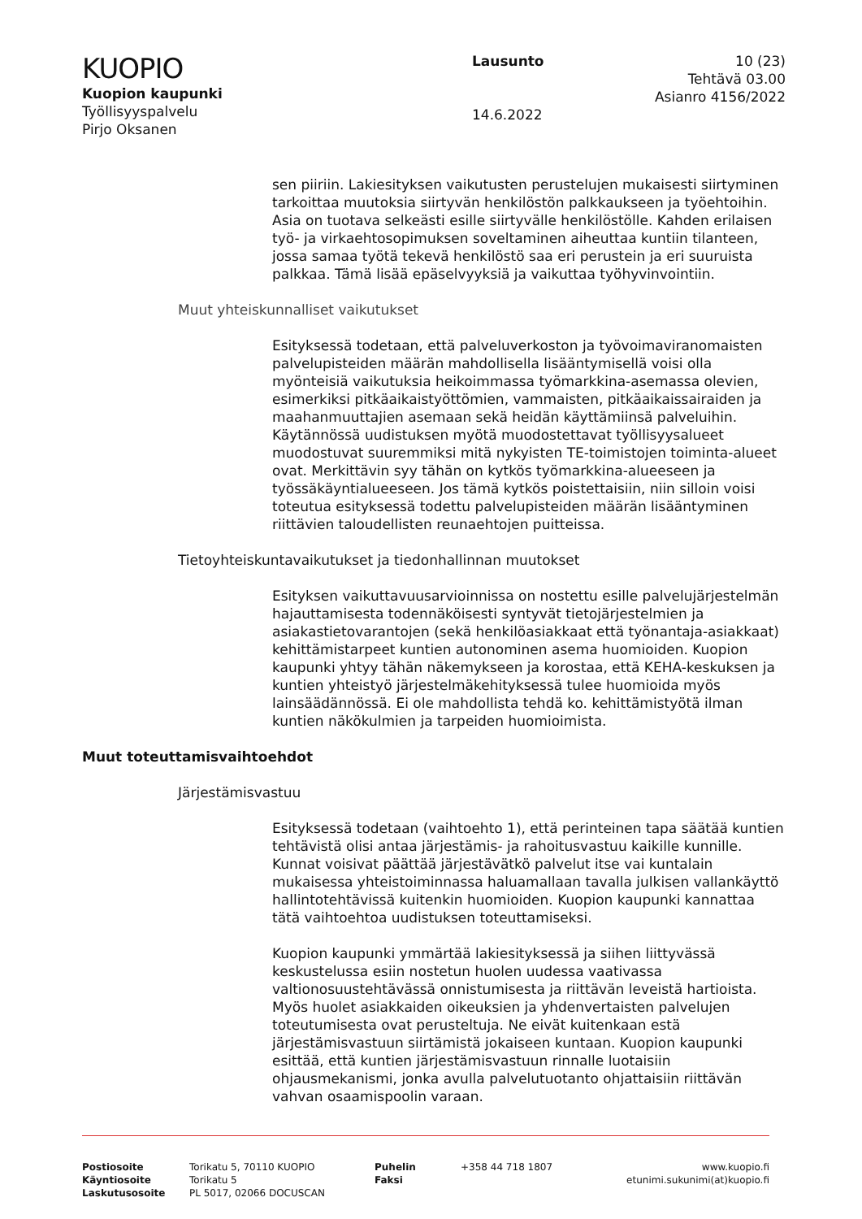KUOPIO
Kuopion kaupunki
Työllisyyspalvelu
Pirjo Oksanen
Lausunto
14.6.2022
10 (23)
Tehtävä 03.00
Asianro 4156/2022
sen piiriin. Lakiesityksen vaikutusten perustelujen mukaisesti siirtyminen tarkoittaa muutoksia siirtyvän henkilöstön palkkaukseen ja työehtoihin. Asia on tuotava selkeästi esille siirtyvälle henkilöstölle. Kahden erilaisen työ- ja virkaehtosopimuksen soveltaminen aiheuttaa kuntiin tilanteen, jossa samaa työtä tekevä henkilöstö saa eri perustein ja eri suuruista palkkaa. Tämä lisää epäselvyyksiä ja vaikuttaa työhyvinvointiin.
Muut yhteiskunnalliset vaikutukset
Esityksessä todetaan, että palveluverkoston ja työvoimaviranomaisten palvelupisteiden määrän mahdollisella lisääntymisellä voisi olla myönteisiä vaikutuksia heikoimmassa työmarkkina-asemassa olevien, esimerkiksi pitkäaikaistyöttömien, vammaisten, pitkäaikaissairaiden ja maahanmuuttajien asemaan sekä heidän käyttämiinsä palveluihin. Käytännössä uudistuksen myötä muodostettavat työllisyysalueet muodostuvat suuremmiksi mitä nykyisten TE-toimistojen toiminta-alueet ovat. Merkittävin syy tähän on kytkös työmarkkina-alueeseen ja työssäkäyntialueeseen. Jos tämä kytkös poistettaisiin, niin silloin voisi toteutua esityksessä todettu palvelupisteiden määrän lisääntyminen riittävien taloudellisten reunaehtojen puitteissa.
Tietoyhteiskuntavaikutukset ja tiedonhallinnan muutokset
Esityksen vaikuttavuusarvioinnissa on nostettu esille palvelujärjestelmän hajauttamisesta todennäköisesti syntyvät tietojärjestelmien ja asiakastietovarantojen (sekä henkilöasiakkaat että työnantaja-asiakkaat) kehittämistarpeet kuntien autonominen asema huomioiden. Kuopion kaupunki yhtyy tähän näkemykseen ja korostaa, että KEHA-keskuksen ja kuntien yhteistyö järjestelmäkehityksessä tulee huomioida myös lainsäädännössä. Ei ole mahdollista tehdä ko. kehittämistyötä ilman kuntien näkökulmien ja tarpeiden huomioimista.
Muut toteuttamisvaihtoehdot
Järjestämisvastuu
Esityksessä todetaan (vaihtoehto 1), että perinteinen tapa säätää kuntien tehtävistä olisi antaa järjestämis- ja rahoitusvastuu kaikille kunnille. Kunnat voisivat päättää järjestävätkö palvelut itse vai kuntalain mukaisessa yhteistoiminnassa haluamallaan tavalla julkisen vallankäyttö hallintotehtävissä kuitenkin huomioiden. Kuopion kaupunki kannattaa tätä vaihtoehtoa uudistuksen toteuttamiseksi.
Kuopion kaupunki ymmärtää lakiesityksessä ja siihen liittyvässä keskustelussa esiin nostetun huolen uudessa vaativassa valtionosuustehtävässä onnistumisesta ja riittävän leveistä hartioista. Myös huolet asiakkaiden oikeuksien ja yhdenvertaisten palvelujen toteutumisesta ovat perusteltuja. Ne eivät kuitenkaan estä järjestämisvastuun siirtämistä jokaiseen kuntaan. Kuopion kaupunki esittää, että kuntien järjestämisvastuun rinnalle luotaisiin ohjausmekanismi, jonka avulla palvelutuotanto ohjattaisiin riittävän vahvan osaamispoolin varaan.
Postiosoite
Käyntiosoite
Laskutusosoite
Torikatu 5, 70110 KUOPIO
Torikatu 5
PL 5017, 02066 DOCUSCAN
Puhelin
Faksi
+358 44 718 1807 www.kuopio.fi
etunimi.sukunimi(at)kuopio.fi